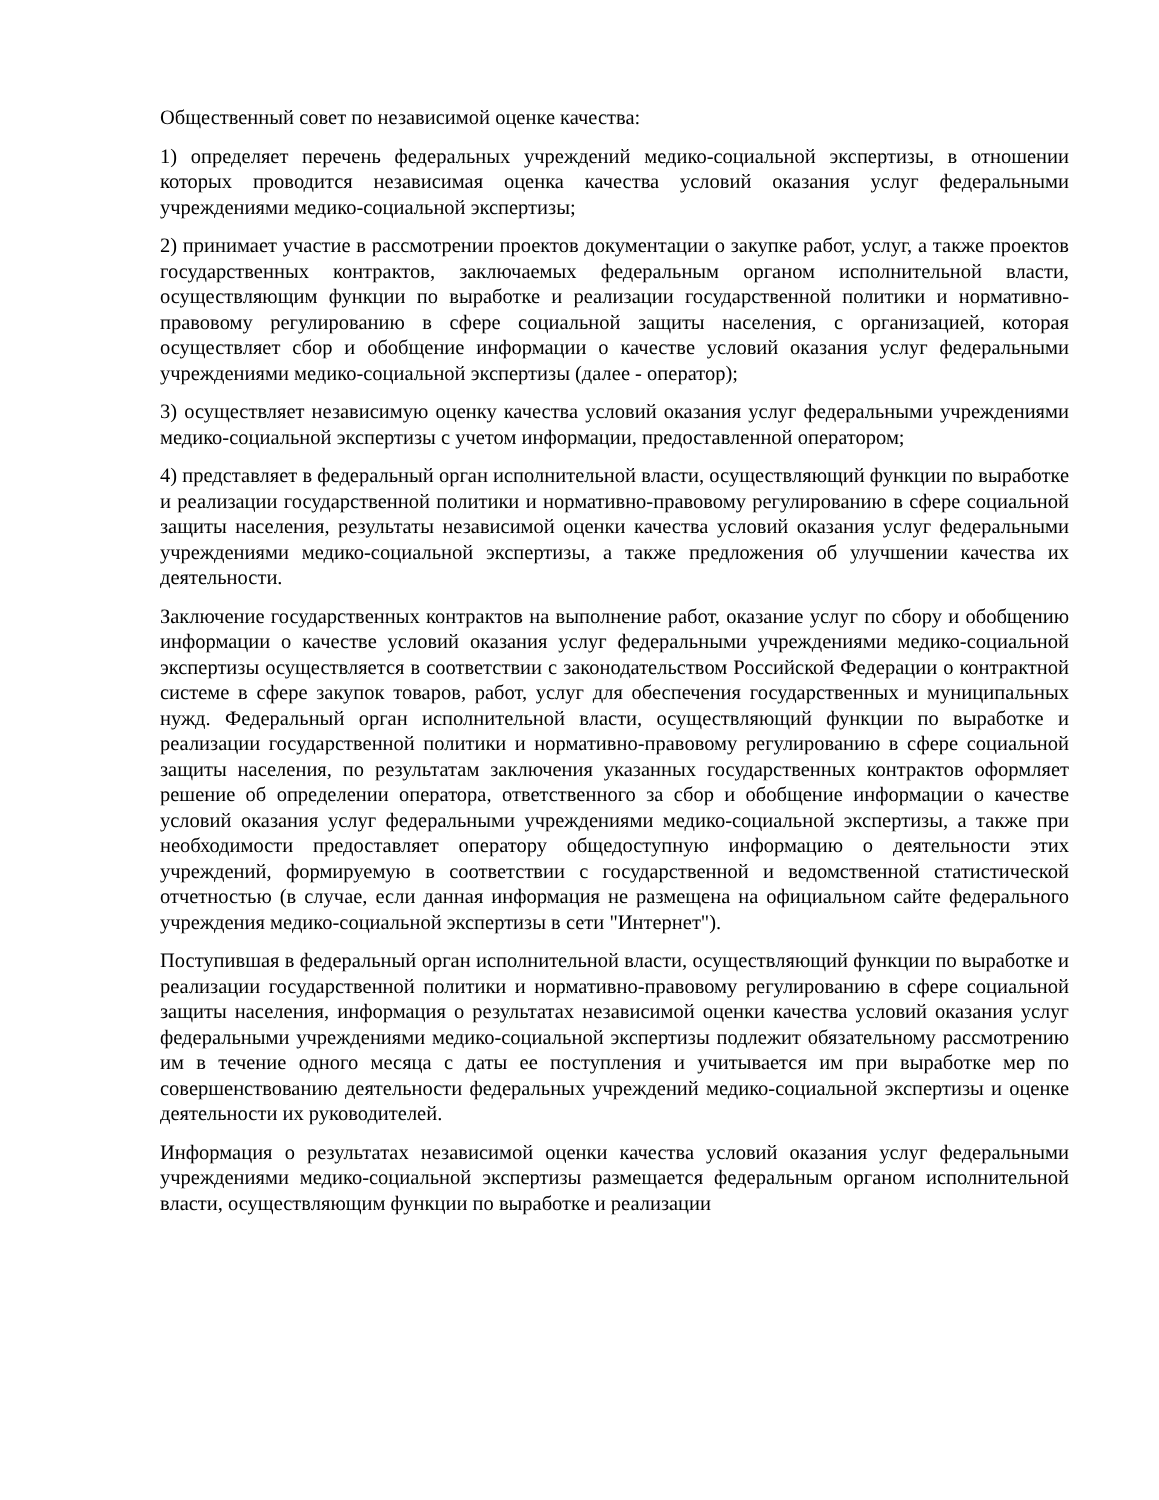Общественный совет по независимой оценке качества:
1) определяет перечень федеральных учреждений медико-социальной экспертизы, в отношении которых проводится независимая оценка качества условий оказания услуг федеральными учреждениями медико-социальной экспертизы;
2) принимает участие в рассмотрении проектов документации о закупке работ, услуг, а также проектов государственных контрактов, заключаемых федеральным органом исполнительной власти, осуществляющим функции по выработке и реализации государственной политики и нормативно-правовому регулированию в сфере социальной защиты населения, с организацией, которая осуществляет сбор и обобщение информации о качестве условий оказания услуг федеральными учреждениями медико-социальной экспертизы (далее - оператор);
3) осуществляет независимую оценку качества условий оказания услуг федеральными учреждениями медико-социальной экспертизы с учетом информации, предоставленной оператором;
4) представляет в федеральный орган исполнительной власти, осуществляющий функции по выработке и реализации государственной политики и нормативно-правовому регулированию в сфере социальной защиты населения, результаты независимой оценки качества условий оказания услуг федеральными учреждениями медико-социальной экспертизы, а также предложения об улучшении качества их деятельности.
Заключение государственных контрактов на выполнение работ, оказание услуг по сбору и обобщению информации о качестве условий оказания услуг федеральными учреждениями медико-социальной экспертизы осуществляется в соответствии с законодательством Российской Федерации о контрактной системе в сфере закупок товаров, работ, услуг для обеспечения государственных и муниципальных нужд. Федеральный орган исполнительной власти, осуществляющий функции по выработке и реализации государственной политики и нормативно-правовому регулированию в сфере социальной защиты населения, по результатам заключения указанных государственных контрактов оформляет решение об определении оператора, ответственного за сбор и обобщение информации о качестве условий оказания услуг федеральными учреждениями медико-социальной экспертизы, а также при необходимости предоставляет оператору общедоступную информацию о деятельности этих учреждений, формируемую в соответствии с государственной и ведомственной статистической отчетностью (в случае, если данная информация не размещена на официальном сайте федерального учреждения медико-социальной экспертизы в сети "Интернет").
Поступившая в федеральный орган исполнительной власти, осуществляющий функции по выработке и реализации государственной политики и нормативно-правовому регулированию в сфере социальной защиты населения, информация о результатах независимой оценки качества условий оказания услуг федеральными учреждениями медико-социальной экспертизы подлежит обязательному рассмотрению им в течение одного месяца с даты ее поступления и учитывается им при выработке мер по совершенствованию деятельности федеральных учреждений медико-социальной экспертизы и оценке деятельности их руководителей.
Информация о результатах независимой оценки качества условий оказания услуг федеральными учреждениями медико-социальной экспертизы размещается федеральным органом исполнительной власти, осуществляющим функции по выработке и реализации